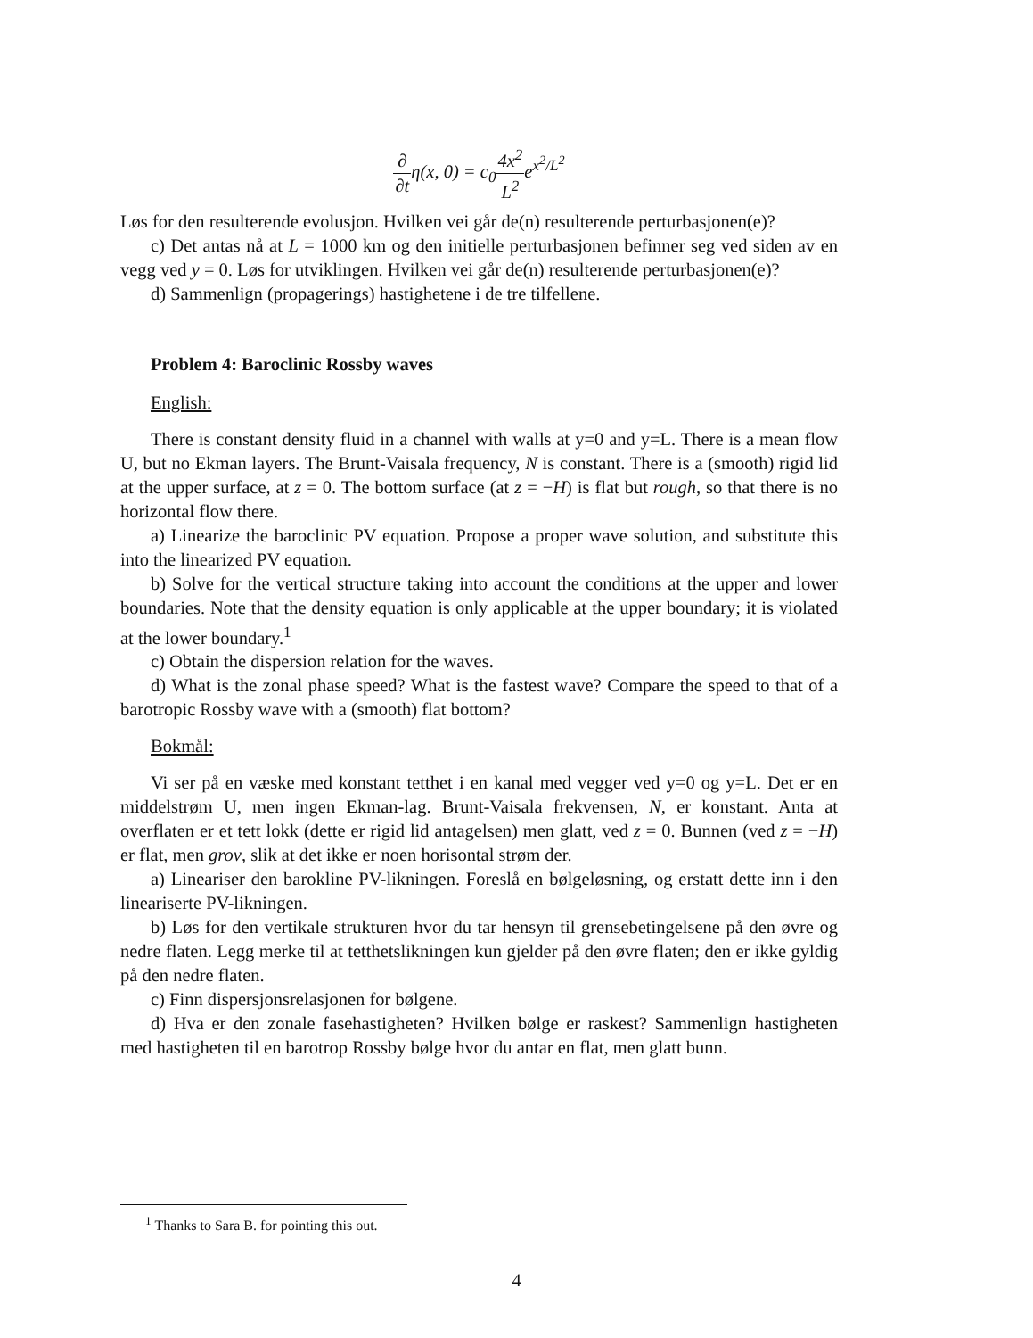∂ ∂tη(x, 0) = c<sub>0</sub>4x<sup>2</sup> L<sup>2</sup>e<sup>x<sup>2</sup>/L<sup>2</sup></sup>
Løs for den resulterende evolusjon. Hvilken vei går de(n) resulterende perturbasjonen(e)?
c) Det antas nå at L = 1000 km og den initielle perturbasjonen befinner seg ved siden av en vegg ved y = 0. Løs for utviklingen. Hvilken vei går de(n) resulterende perturbasjonen(e)?
d) Sammenlign (propagerings) hastighetene i de tre tilfellene.
Problem 4: Baroclinic Rossby waves
English:
There is constant density fluid in a channel with walls at y=0 and y=L. There is a mean flow U, but no Ekman layers. The Brunt-Vaisala frequency, N is constant. There is a (smooth) rigid lid at the upper surface, at z = 0. The bottom surface (at z = −H) is flat but rough, so that there is no horizontal flow there.
a) Linearize the baroclinic PV equation. Propose a proper wave solution, and substitute this into the linearized PV equation.
b) Solve for the vertical structure taking into account the conditions at the upper and lower boundaries. Note that the density equation is only applicable at the upper boundary; it is violated at the lower boundary.<sup>1</sup>
c) Obtain the dispersion relation for the waves.
d) What is the zonal phase speed? What is the fastest wave? Compare the speed to that of a barotropic Rossby wave with a (smooth) flat bottom?
Bokmål:
Vi ser på en væske med konstant tetthet i en kanal med vegger ved y=0 og y=L. Det er en middelstrøm U, men ingen Ekman-lag. Brunt-Vaisala frekvensen, N, er konstant. Anta at overflaten er et tett lokk (dette er rigid lid antagelsen) men glatt, ved z = 0. Bunnen (ved z = −H) er flat, men grov, slik at det ikke er noen horisontal strøm der.
a) Lineariser den barokline PV-likningen. Foreslå en bølgeløsning, og erstatt dette inn i den lineariserte PV-likningen.
b) Løs for den vertikale strukturen hvor du tar hensyn til grensebetingelsene på den øvre og nedre flaten. Legg merke til at tetthetslikningen kun gjelder på den øvre flaten; den er ikke gyldig på den nedre flaten.
c) Finn dispersjonsrelasjonen for bølgene.
d) Hva er den zonale fasehastigheten? Hvilken bølge er raskest? Sammenlign hastigheten med hastigheten til en barotrop Rossby bølge hvor du antar en flat, men glatt bunn.
<sup>1</sup> Thanks to Sara B. for pointing this out.
4